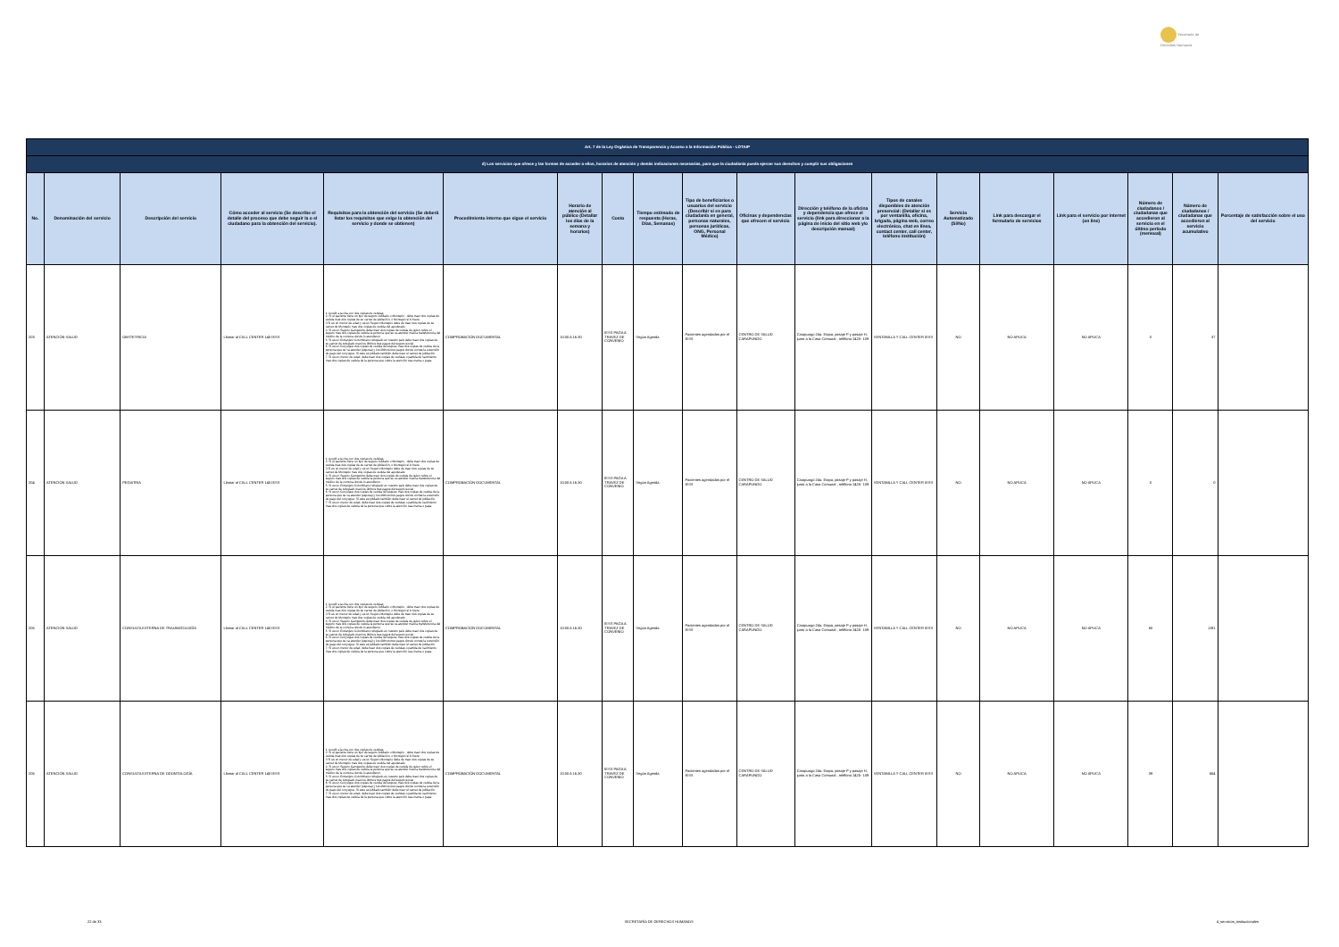Secretaría de Derechos Humanos
| Art. 7 de la Ley Orgánica de Transparencia y Acceso a la Información Pública - LOTAIP | | | | | | | | | | | | | | | | | | |
| d) Los servicios que ofrece y las formas de acceder a ellos, horarios de atención y demás indicaciones necesarias, para que la ciudadanía pueda ejercer sus derechos y cumplir sus obligaciones | | | | | | | | | | | | | | | | | | |
| No. | Denominación del servicio | Descripción del servicio | Cómo acceder al servicio (Se describe el detalle del proceso que debe seguir la o el ciudadano para la obtención del servicio). | Requisitos para la obtención del servicio (Se deberá listar los requisitos que exige la obtención del servicio y donde se obtienen) | Procedimiento interno que sigue el servicio | Horario de atención al público (Detallar los días de la semana y horarios) | Costo | Tiempo estimado de respuesta (Horas, Días, Semanas) | Tipo de beneficiarios o usuarios del servicio (Describir si es para ciudadanía en general, personas naturales, personas jurídicas, ONG, Personal Médico) | Oficinas y dependencias que ofrecen el servicio | Dirección y teléfono de la oficina y dependencia que ofrece el servicio (link para direccionar a la página de inicio del sitio web y/o descripción manual) | Tipos de canales disponibles de atención presencial: (Detallar si es por ventanilla, oficina, brigada, página web, correo electrónico, chat en línea, contact center, call center, teléfono institución) | Servicio Automatizado (Si/No) | Link para descargar el formulario de servicios | Link para el servicio por internet (on line) | Número de ciudadanos / ciudadanas que accedieron al servicio en el último período (mensual) | Número de ciudadanos / ciudadanas que accedieron al servicio acumulativo | Porcentaje de satisfacción sobre el uso del servicio |
| 203 | ATENCIÓN SALUD | OBSTETRICIA | Llamar al CALL CENTER 140 IESS | 1. Acudir a la cita con dos copias de cedulas 2. Si el paciente tiene un tipo de seguro Jubilado o Montepio , debe traer dos copias de cedula mas dos copias de su carnet de jubilación, o Montepio si lo fuere 3 Si es un menor de edad y es un Seguro Montepio debe de traer dos copias de su carnet de Montepio mas dos copias de cedula del apoderado 4. Si es un Seguro Campesino debe traer dos copias de cedula de quien cubre el seguro mas dos copias de cedula la persona que se va atender más la transferencia del médico de la comuna donde lo atendieron. 5. Si es un Extranjero Colombiano refugiado en nuestro país debe traer dos copias de su carnet de refugiado mas los últimos tres pagos del seguro social 6. Si es un Conyugue dos copias de cedula del esposo mas dos copias de cedula de la persona que se va atender (esposa) y los últimos tres pagos donde conste la extensión de pago del conyugue. Si este es jubilado también debe traer el carnet de jubilación 7. Si es un menor de edad, debe traer dos copias de cedulas o partida de nacimiento mas dos copias de cedula de la persona que cubre la atención sea mama o papa | COMPROBACIÓN DOCUMENTAL | 10:00 A 16:30 | IESS PAGA A TRAVEZ DE CONVENIO | Según Agenda | Pacientes agendados por el IESS | CENTRO DE SALUD CARAPUNGO | Carapungo 2da. Etapa, pasaje P y pasaje H, junto a la Casa Comunal , teléfono 2425- 109 | VENTANILLA Y CALL CENTER IESS | NO | NO APLICA | NO APLICA | 0 | 37 | |
| 204 | ATENCIÓN SALUD | PEDIATRIA | Llamar al CALL CENTER 140 IESS | 1. Acudir a la cita con dos copias de cedulas 2. Si el paciente tiene un tipo de seguro Jubilado o Montepio , debe traer dos copias de cedula mas dos copias de su carnet de jubilación, o Montepio si lo fuere 3 Si es un menor de edad y es un Seguro Montepio debe de traer dos copias de su carnet de Montepio mas dos copias de cedula del apoderado 4. Si es un Seguro Campesino debe traer dos copias de cedula de quien cubre el seguro mas dos copias de cedula la persona que se va atender más la transferencia del médico de la comuna donde lo atendieron. 5. Si es un Extranjero Colombiano refugiado en nuestro país debe traer dos copias de su carnet de refugiado mas los últimos tres pagos del seguro social 6. Si es un Conyugue dos copias de cedula del esposo mas dos copias de cedula de la persona que se va atender (esposa) y los últimos tres pagos donde conste la extensión de pago del conyugue. Si este es jubilado también debe traer el carnet de jubilación 7. Si es un menor de edad, debe traer dos copias de cedulas o partida de nacimiento mas dos copias de cedula de la persona que cubre la atención sea mama o papa | COMPROBACIÓN DOCUMENTAL | 10:00 A 16:30 | IESS PAGA A TRAVEZ DE CONVENIO | Según Agenda | Pacientes agendados por el IESS | CENTRO DE SALUD CARAPUNGO | Carapungo 2da. Etapa, pasaje P y pasaje H, junto a la Casa Comunal , teléfono 2425- 109 | VENTANILLA Y CALL CENTER IESS | NO | NO APLICA | NO APLICA | 0 | 0 | |
| 205 | ATENCIÓN SALUD | CONSULTA EXTERNA DE TRAUMATOLOGÍA | Llamar al CALL CENTER 140 IESS | 1. Acudir a la cita con dos copias de cedulas 2. Si el paciente tiene un tipo de seguro Jubilado o Montepio , debe traer dos copias de cedula mas dos copias de su carnet de jubilación, o Montepio si lo fuere 3 Si es un menor de edad y es un Seguro Montepio debe de traer dos copias de su carnet de Montepio mas dos copias de cedula del apoderado 4. Si es un Seguro Campesino debe traer dos copias de cedula de quien cubre el seguro mas dos copias de cedula la persona que se va atender más la transferencia del médico de la comuna donde lo atendieron. 5. Si es un Extranjero Colombiano refugiado en nuestro país debe traer dos copias de su carnet de refugiado mas los últimos tres pagos del seguro social 6. Si es un Conyugue dos copias de cedula del esposo mas dos copias de cedula de la persona que se va atender (esposa) y los últimos tres pagos donde conste la extensión de pago del conyugue. Si este es jubilado también debe traer el carnet de jubilación 7. Si es un menor de edad, debe traer dos copias de cedulas o partida de nacimiento mas dos copias de cedula de la persona que cubre la atención sea mama o papa | COMPROBACIÓN DOCUMENTAL | 10:00 A 16:30 | IESS PAGA A TRAVEZ DE CONVENIO | Según Agenda | Pacientes agendados por el IESS | CENTRO DE SALUD CARAPUNGO | Carapungo 2da. Etapa, pasaje P y pasaje H, junto a la Casa Comunal , teléfono 2425- 109 | VENTANILLA Y CALL CENTER IESS | NO | NO APLICA | NO APLICA | 65 | 1191 | |
| 206 | ATENCIÓN SALUD | CONSULTA EXTERNA DE ODONTOLOGÍA | Llamar al CALL CENTER 140 IESS | 1. Acudir a la cita con dos copias de cedulas 2. Si el paciente tiene un tipo de seguro Jubilado o Montepio , debe traer dos copias de cedula mas dos copias de su carnet de jubilación, o Montepio si lo fuere 3 Si es un menor de edad y es un Seguro Montepio debe de traer dos copias de su carnet de Montepio mas dos copias de cedula del apoderado 4. Si es un Seguro Campesino debe traer dos copias de cedula de quien cubre el seguro mas dos copias de cedula la persona que se va atender más la transferencia del médico de la comuna donde lo atendieron. 5. Si es un Extranjero Colombiano refugiado en nuestro país debe traer dos copias de su carnet de refugiado mas los últimos tres pagos del seguro social 6. Si es un Conyugue dos copias de cedula del esposo mas dos copias de cedula de la persona que se va atender (esposa) y los últimos tres pagos donde conste la extensión de pago del conyugue. Si este es jubilado también debe traer el carnet de jubilación 7. Si es un menor de edad, debe traer dos copias de cedulas o partida de nacimiento mas dos copias de cedula de la persona que cubre la atención sea mama o papa | COMPROBACIÓN DOCUMENTAL | 10:00 A 16:30 | IESS PAGA A TRAVEZ DE CONVENIO | Según Agenda | Pacientes agendados por el IESS | CENTRO DE SALUD CARAPUNGO | Carapungo 2da. Etapa, pasaje P y pasaje H, junto a la Casa Comunal , teléfono 2425- 109 | VENTANILLA Y CALL CENTER IESS | NO | NO APLICA | NO APLICA | 39 | 654 | |
22 de 33 SECRETARÍA DE DERECHOS HUMANOS d_servicios_institucionales